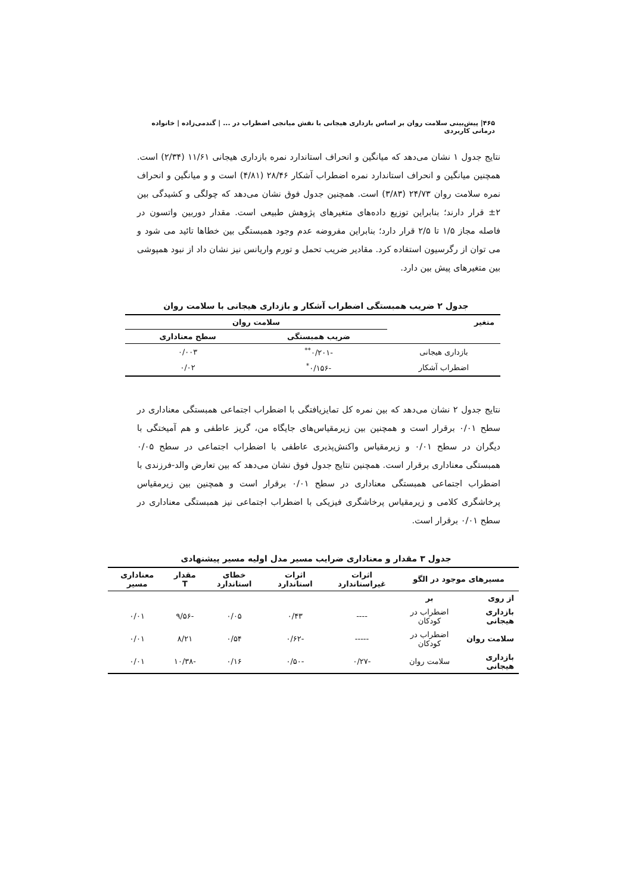۴۶۵| پیش‌بینی سلامت روان بر اساس بازداری هیجانی با نقش میانجی اضطراب در ... | گندمی‌زاده | خانواده درمانی کاربردی
نتایج جدول ۱ نشان می‌دهد که میانگین و انحراف استاندارد نمره بازداری هیجانی ۱۱/۶۱ (۲/۳۴) است. همچنین میانگین و انحراف استاندارد نمره اضطراب آشکار ۲۸/۴۶ (۴/۸۱) است و و میانگین و انحراف نمره سلامت روان ۲۴/۷۳ (۳/۸۳) است. همچنین جدول فوق نشان می‌دهد که چولگی و کشیدگی بین ۲± قرار دارند؛ بنابراین توزیع داده‌های متغیرهای پژوهش طبیعی است. مقدار دوربین واتسون در فاصله مجاز ۱/۵ تا ۲/۵ قرار دارد؛ بنابراین مفروضه عدم وجود همبستگی بین خطاها تائید می شود و می توان از رگرسیون استفاده کرد. مقادیر ضریب تحمل و تورم واریانس نیز نشان داد از نبود همپوشی بین متغیرهای پیش بین دارد.
جدول ۲ ضریب همبستگی اضطراب آشکار و بازداری هیجانی با سلامت روان
| متغیر | سلامت روان | |
| --- | --- | --- |
| | ضریب همبستگی | سطح معناداری |
| بازداری هیجانی | -۰/۲۰۱<sup>**</sup> | ۰/۰۰۳ |
| اضطراب آشکار | -۰/۱۵۶<sup>*</sup> | ۰/۰۲ |
نتایج جدول ۲ نشان می‌دهد که بین نمره کل تمایزیافتگی با اضطراب اجتماعی همبستگی معناداری در سطح ۰/۰۱ برقرار است و همچنین بین زیرمقیاس‌های جایگاه من، گریز عاطفی و هم آمیختگی با دیگران در سطح ۰/۰۱ و زیرمقیاس واکنش‌پذیری عاطفی با اضطراب اجتماعی در سطح ۰/۰۵ همبستگی معناداری برقرار است. همچنین نتایج جدول فوق نشان می‌دهد که بین تعارض والد-فرزندی با اضطراب اجتماعی همبستگی معناداری در سطح ۰/۰۱ برقرار است و همچنین بین زیرمقیاس پرخاشگری کلامی و زیرمقیاس پرخاشگری فیزیکی با اضطراب اجتماعی نیز همبستگی معناداری در سطح ۰/۰۱ برقرار است.
جدول ۳ مقدار و معناداری ضرایب مسیر مدل اولیه مسیر پیشنهادی
| مسیرهای موجود در الگو | | اثرات غیراستاندارد | اثرات استاندارد | خطای استاندارد | مقدار T | معناداری مسیر |
| --- | --- | --- | --- | --- | --- | --- |
| از روی | بر | | | | | |
| بازداری هیجانی | اضطراب در کودکان | ---- | ۰/۴۳ | ۰/۰۵ | -۹/۵۶ | ۰/۰۱ |
| سلامت روان | اضطراب در کودکان | ----- | -۰/۶۲ | ۰/۵۴ | ۸/۲۱ | ۰/۰۱ |
| بازداری هیجانی | سلامت روان | -۰/۲۷ | -۰/۵۰ | ۰/۱۶ | -۱۰/۳۸ | ۰/۰۱ |